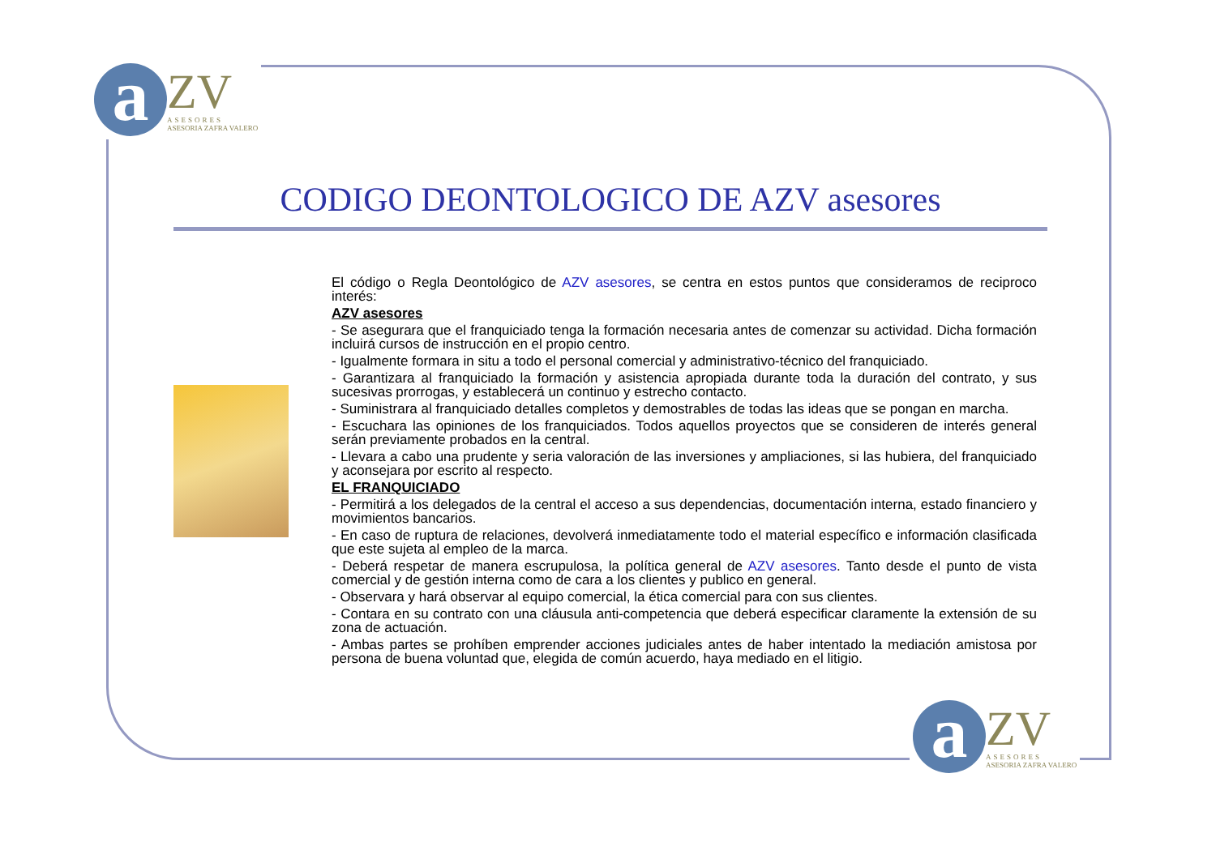a
ZV
ASESORES
ASESORIA ZAFRA VALERO
CODIGO DEONTOLOGICO DE AZV asesores
El código o Regla Deontológico de AZV asesores, se centra en estos puntos que consideramos de reciproco interés:
AZV asesores
- Se asegurara que el franquiciado tenga la formación necesaria antes de comenzar su actividad. Dicha formación incluirá cursos de instrucción en el propio centro.
- Igualmente formara in situ a todo el personal comercial y administrativo-técnico del franquiciado.
- Garantizara al franquiciado la formación y asistencia apropiada durante toda la duración del contrato, y sus sucesivas prorrogas, y establecerá un continuo y estrecho contacto.
- Suministrara al franquiciado detalles completos y demostrables de todas las ideas que se pongan en marcha.
- Escuchara las opiniones de los franquiciados. Todos aquellos proyectos que se consideren de interés general serán previamente probados en la central.
- Llevara a cabo una prudente y seria valoración de las inversiones y ampliaciones, si las hubiera, del franquiciado y aconsejara por escrito al respecto.
EL FRANQUICIADO
- Permitirá a los delegados de la central el acceso a sus dependencias, documentación interna, estado financiero y movimientos bancarios.
- En caso de ruptura de relaciones, devolverá inmediatamente todo el material específico e información clasificada que este sujeta al empleo de la marca.
- Deberá respetar de manera escrupulosa, la política general de AZV asesores. Tanto desde el punto de vista comercial y de gestión interna como de cara a los clientes y publico en general.
- Observara y hará observar al equipo comercial, la ética comercial para con sus clientes.
- Contara en su contrato con una cláusula anti-competencia que deberá especificar claramente la extensión de su zona de actuación.
- Ambas partes se prohíben emprender acciones judiciales antes de haber intentado la mediación amistosa por persona de buena voluntad que, elegida de común acuerdo, haya mediado en el litigio.
a
ZV
ASESORES
ASESORIA ZAFRA VALERO